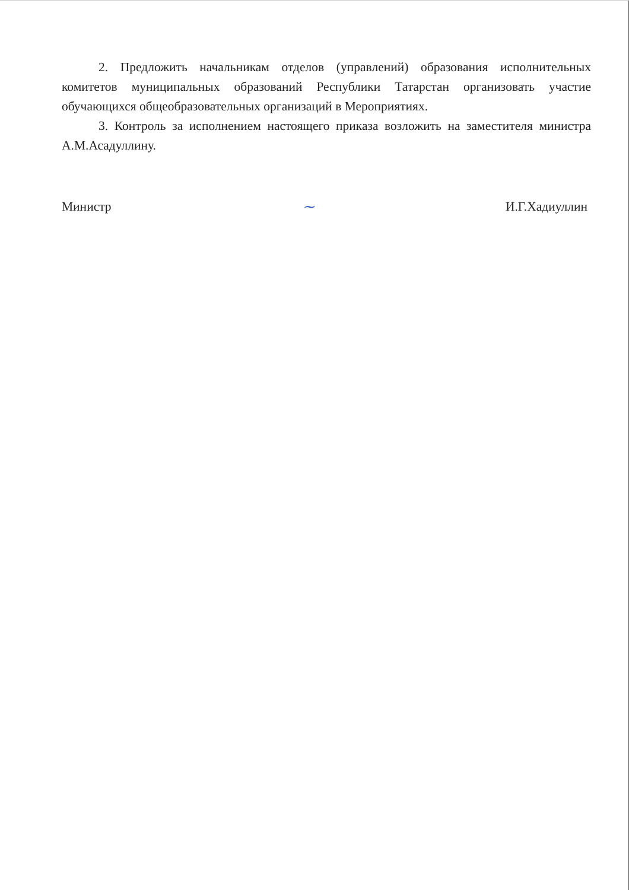2. Предложить начальникам отделов (управлений) образования исполнительных комитетов муниципальных образований Республики Татарстан организовать участие обучающихся общеобразовательных организаций в Мероприятиях.
3. Контроль за исполнением настоящего приказа возложить на заместителя министра А.М.Асадуллину.
Министр ~ И.Г.Хадиуллин